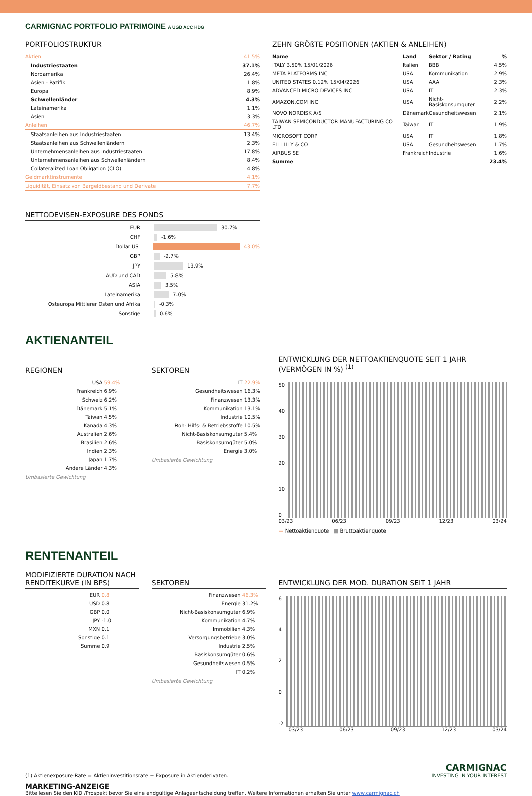CARMIGNAC PORTFOLIO PATRIMOINE A USD ACC HDG
PORTFOLIOSTRUKTUR
| Aktien | 41.5% |
| Industriestaaten | 37.1% |
| Nordamerika | 26.4% |
| Asien - Pazifik | 1.8% |
| Europa | 8.9% |
| Schwellenländer | 4.3% |
| Lateinamerika | 1.1% |
| Asien | 3.3% |
| Anleihen | 46.7% |
| Staatsanleihen aus Industriestaaten | 13.4% |
| Staatsanleihen aus Schwellenländern | 2.3% |
| Unternehmensanleihen aus Industriestaaten | 17.8% |
| Unternehmensanleihen aus Schwellenländern | 8.4% |
| Collateralized Loan Obligation (CLO) | 4.8% |
| Geldmarktinstrumente | 4.1% |
| Liquidität, Einsatz von Bargeldbestand und Derivate | 7.7% |
ZEHN GRÖßTE POSITIONEN (AKTIEN & ANLEIHEN)
| Name | Land | Sektor / Rating | % |
| --- | --- | --- | --- |
| ITALY 3.50% 15/01/2026 | Italien | BBB | 4.5% |
| META PLATFORMS INC | USA | Kommunikation | 2.9% |
| UNITED STATES 0.12% 15/04/2026 | USA | AAA | 2.3% |
| ADVANCED MICRO DEVICES INC | USA | IT | 2.3% |
| AMAZON.COM INC | USA | Nicht-Basiskonsumguter | 2.2% |
| NOVO NORDISK A/S | Dänemark | Gesundheitswesen | 2.1% |
| TAIWAN SEMICONDUCTOR MANUFACTURING CO LTD | Taiwan | IT | 1.9% |
| MICROSOFT CORP | USA | IT | 1.8% |
| ELI LILLY & CO | USA | Gesundheitswesen | 1.7% |
| AIRBUS SE | Frankreich | Industrie | 1.6% |
| Summe | | | 23.4% |
NETTODEVISEN-EXPOSURE DES FONDS
EUR 30.7%
CHF -1.6%
Dollar US 43.0%
GBP -2.7%
JPY 13.9%
AUD und CAD 5.8%
ASIA 3.5%
Lateinamerika 7.0%
Osteuropa Mittlerer Osten und Afrika -0.3%
Sonstige 0.6%
AKTIENANTEIL
REGIONEN
| USA | 59.4% |
| Frankreich | 6.9% |
| Schweiz | 6.2% |
| Dänemark | 5.1% |
| Taiwan | 4.5% |
| Kanada | 4.3% |
| Australien | 2.6% |
| Brasilien | 2.6% |
| Indien | 2.3% |
| Japan | 1.7% |
| Andere Länder | 4.3% |
Umbasierte Gewichtung
SEKTOREN
| IT | 22.9% |
| Gesundheitswesen | 16.3% |
| Finanzwesen | 13.3% |
| Kommunikation | 13.1% |
| Industrie | 10.5% |
| Roh- Hilfs- & Betriebsstoffe | 10.5% |
| Nicht-Basiskonsumguter | 5.4% |
| Basiskonsumgüter | 5.0% |
| Energie | 3.0% |
Umbasierte Gewichtung
ENTWICKLUNG DER NETTOAKTIENQUOTE SEIT 1 JAHR (VERMÖGEN IN %) <sup>(1)</sup>
50
40
30
20
10
0
03/23 06/23 09/23 12/23 03/24
— Nettoaktienquote ■ Bruttoaktienquote
RENTENANTEIL
MODIFIZIERTE DURATION NACH RENDITEKURVE (IN BPS)
| EUR | 0.8 |
| USD | 0.8 |
| GBP | 0.0 |
| JPY | -1.0 |
| MXN | 0.1 |
| Sonstige | 0.1 |
| Summe | 0.9 |
SEKTOREN
| Finanzwesen | 46.3% |
| Energie | 31.2% |
| Nicht-Basiskonsumguter | 6.9% |
| Kommunikation | 4.7% |
| Immobilien | 4.3% |
| Versorgungsbetriebe | 3.0% |
| Industrie | 2.5% |
| Basiskonsumgüter | 0.6% |
| Gesundheitswesen | 0.5% |
| IT | 0.2% |
Umbasierte Gewichtung
ENTWICKLUNG DER MOD. DURATION SEIT 1 JAHR
6
4
2
0
-2
03/23 06/23 09/23 12/23 03/24
(1) Aktienexposure-Rate = Aktieninvestitionsrate + Exposure in Aktienderivaten.
CARMIGNAC
INVESTING IN YOUR INTEREST
MARKETING-ANZEIGE
Bitte lesen Sie den KID /Prospekt bevor Sie eine endgültige Anlageentscheidung treffen. Weitere Informationen erhalten Sie unter www.carmignac.ch